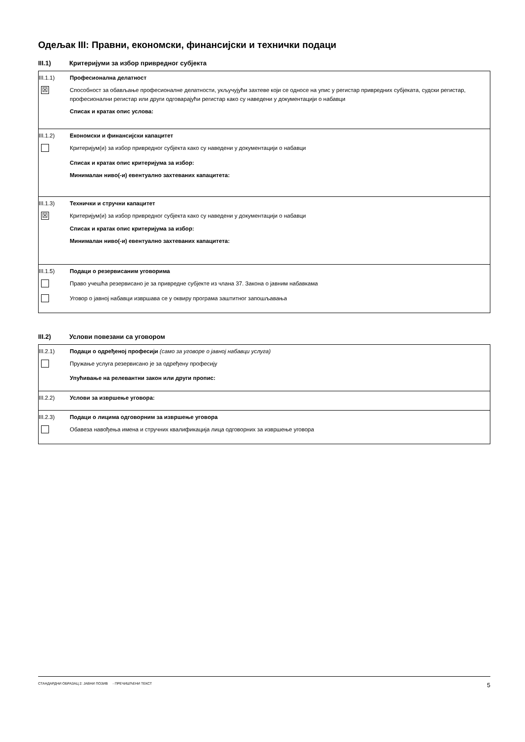Одељак III: Правни, економски, финансијски и технички подаци
III.1) Критеријуми за избор привредног субјекта
III.1.1) Професионална делатност
☒ Способност за обављање професионалне делатности, укључујући захтеве који се односе на упис у регистар привредних субјеката, судски регистар, професионални регистар или други одговарајући регистар како су наведени у документацији о набавци
Списак и кратак опис услова:
III.1.2) Економски и финансијски капацитет
Критеријум(и) за избор привредног субјекта како су наведени у документацији о набавци
Списак и кратак опис критеријума за избор:
Минималан ниво(-и) евентуално захтеваних капацитета:
III.1.3) Технички и стручни капацитет
☒ Критеријум(и) за избор привредног субјекта како су наведени у документацији о набавци
Списак и кратак опис критеријума за избор:
Минималан ниво(-и) евентуално захтеваних капацитета:
III.1.5) Подаци о резервисаним уговорима
Право учешћа резервисано је за привредне субјекте из члана 37. Закона о јавним набавкама
Уговор о јавној набавци извршава се у оквиру програма заштитног запошљавања
III.2) Услови повезани са уговором
III.2.1) Подаци о одређеној професији (само за уговоре о јавној набавци услуга)
Пружање услуга резервисано је за одређену професију
Упућивање на релевантни закон или други пропис:
III.2.2) Услови за извршење уговора:
III.2.3) Подаци о лицима одговорним за извршење уговора
Обавеза навођења имена и стручних квалификација лица одговорних за извршење уговора
СТАНДАРДНИ ОБРАЗАЦ 2: ЈАВНИ ПОЗИВ - ПРЕЧИШЋЕНИ ТЕКСТ 5